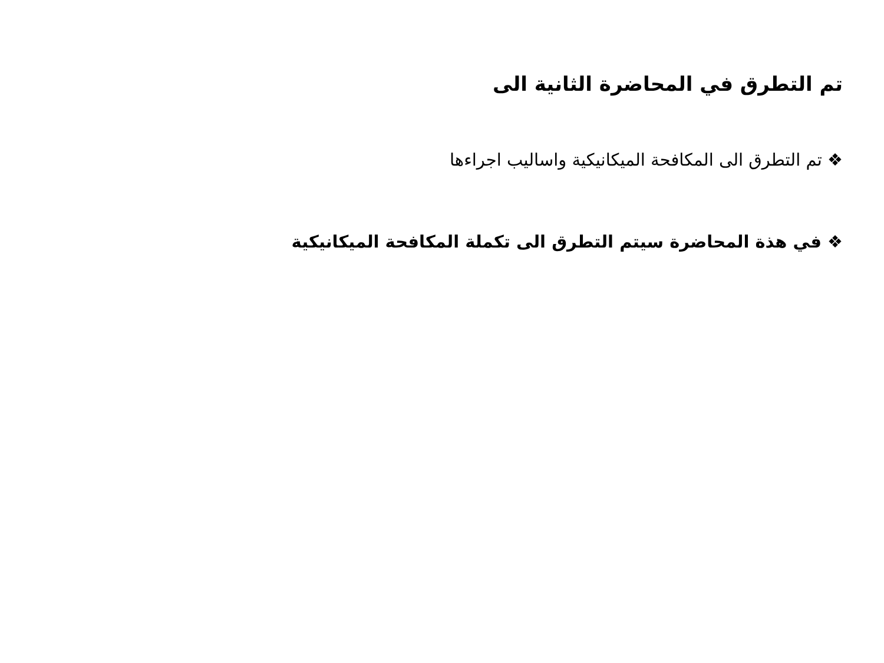تم التطرق في المحاضرة الثانية الى
❖ تم التطرق الى المكافحة الميكانيكية واساليب اجراءها
❖ في هذة المحاضرة سيتم التطرق الى تكملة المكافحة الميكانيكية